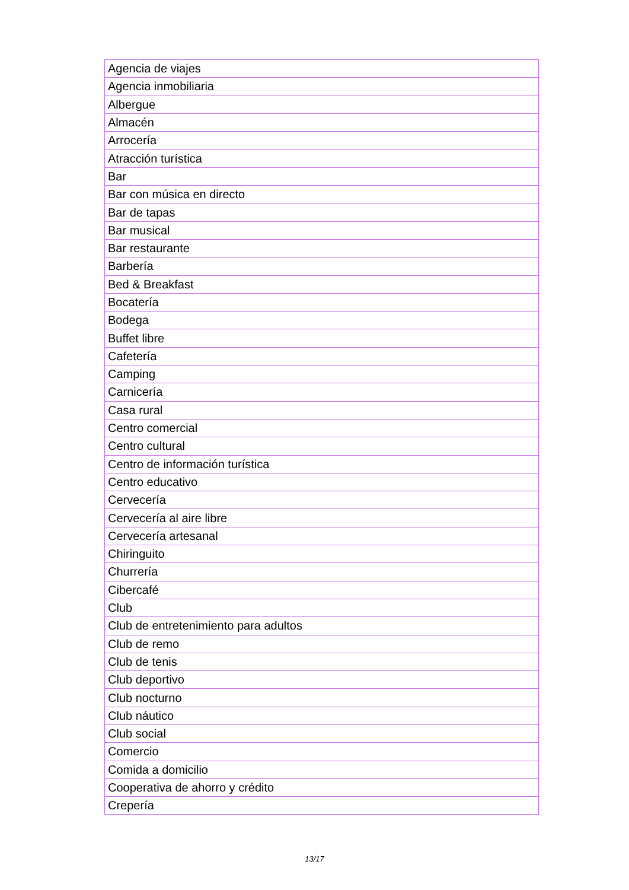| Agencia de viajes |
| Agencia inmobiliaria |
| Albergue |
| Almacén |
| Arrocería |
| Atracción turística |
| Bar |
| Bar con música en directo |
| Bar de tapas |
| Bar musical |
| Bar restaurante |
| Barbería |
| Bed & Breakfast |
| Bocatería |
| Bodega |
| Buffet libre |
| Cafetería |
| Camping |
| Carnicería |
| Casa rural |
| Centro comercial |
| Centro cultural |
| Centro de información turística |
| Centro educativo |
| Cervecería |
| Cervecería al aire libre |
| Cervecería artesanal |
| Chiringuito |
| Churrería |
| Cibercafé |
| Club |
| Club de entretenimiento para adultos |
| Club de remo |
| Club de tenis |
| Club deportivo |
| Club nocturno |
| Club náutico |
| Club social |
| Comercio |
| Comida a domicilio |
| Cooperativa de ahorro y crédito |
| Crepería |
13/17